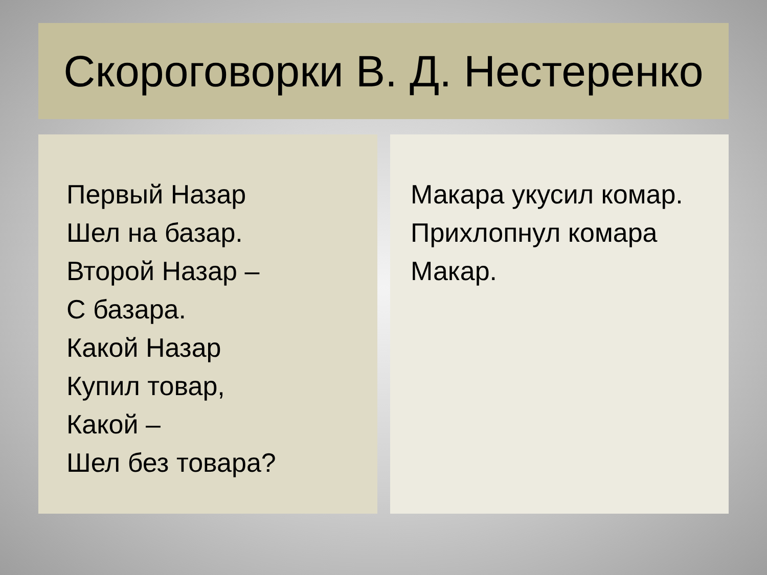Скороговорки В. Д. Нестеренко
Первый Назар
Шел на базар.
Второй Назар –
С базара.
Какой Назар
Купил товар,
Какой –
Шел без товара?
Макара укусил комар.
Прихлопнул комара
Макар.